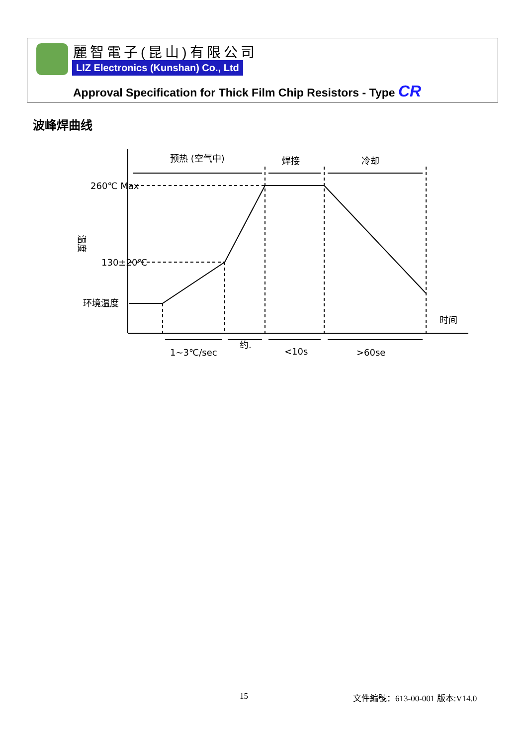麗智電子(昆山)有限公司
LIZ Electronics (Kunshan) Co., Ltd
Approval Specification for Thick Film Chip Resistors - Type CR
波峰焊曲线
260℃ Max
130±20℃
环境温度
温度
预热 (空气中)
焊接
冷却
时间
1~3℃/sec
约.
<10s
>60se
15 文件編號：613-00-001 版本:V14.0